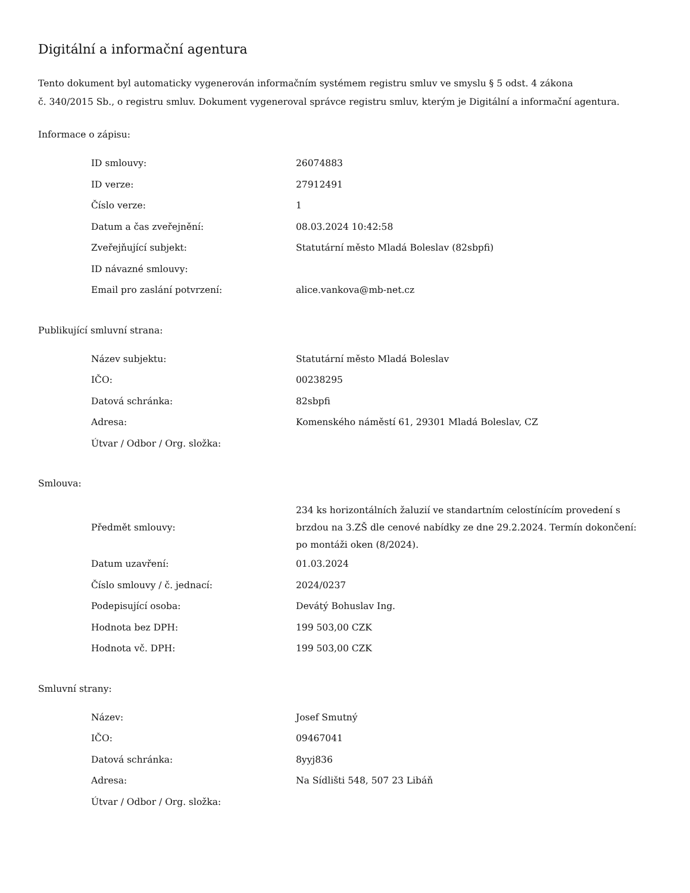Digitální a informační agentura
Tento dokument byl automaticky vygenerován informačním systémem registru smluv ve smyslu § 5 odst. 4 zákona
č. 340/2015 Sb., o registru smluv. Dokument vygeneroval správce registru smluv, kterým je Digitální a informační agentura.
Informace o zápisu:
| ID smlouvy: | 26074883 |
| ID verze: | 27912491 |
| Číslo verze: | 1 |
| Datum a čas zveřejnění: | 08.03.2024 10:42:58 |
| Zveřejňující subjekt: | Statutární město Mladá Boleslav (82sbpfi) |
| ID návazné smlouvy: | |
| Email pro zaslání potvrzení: | alice.vankova@mb-net.cz |
Publikující smluvní strana:
| Název subjektu: | Statutární město Mladá Boleslav |
| IČO: | 00238295 |
| Datová schránka: | 82sbpfi |
| Adresa: | Komenského náměstí 61, 29301 Mladá Boleslav, CZ |
| Útvar / Odbor / Org. složka: | |
Smlouva:
| Předmět smlouvy: | 234 ks horizontálních žaluzií ve standartním celostínícím provedení s brzdou na 3.ZŠ dle cenové nabídky ze dne 29.2.2024. Termín dokončení: po montáži oken (8/2024). |
| Datum uzavření: | 01.03.2024 |
| Číslo smlouvy / č. jednací: | 2024/0237 |
| Podepisující osoba: | Devátý Bohuslav Ing. |
| Hodnota bez DPH: | 199 503,00 CZK |
| Hodnota vč. DPH: | 199 503,00 CZK |
Smluvní strany:
| Název: | Josef Smutný |
| IČO: | 09467041 |
| Datová schránka: | 8yyj836 |
| Adresa: | Na Sídlišti 548, 507 23 Libáň |
| Útvar / Odbor / Org. složka: | |